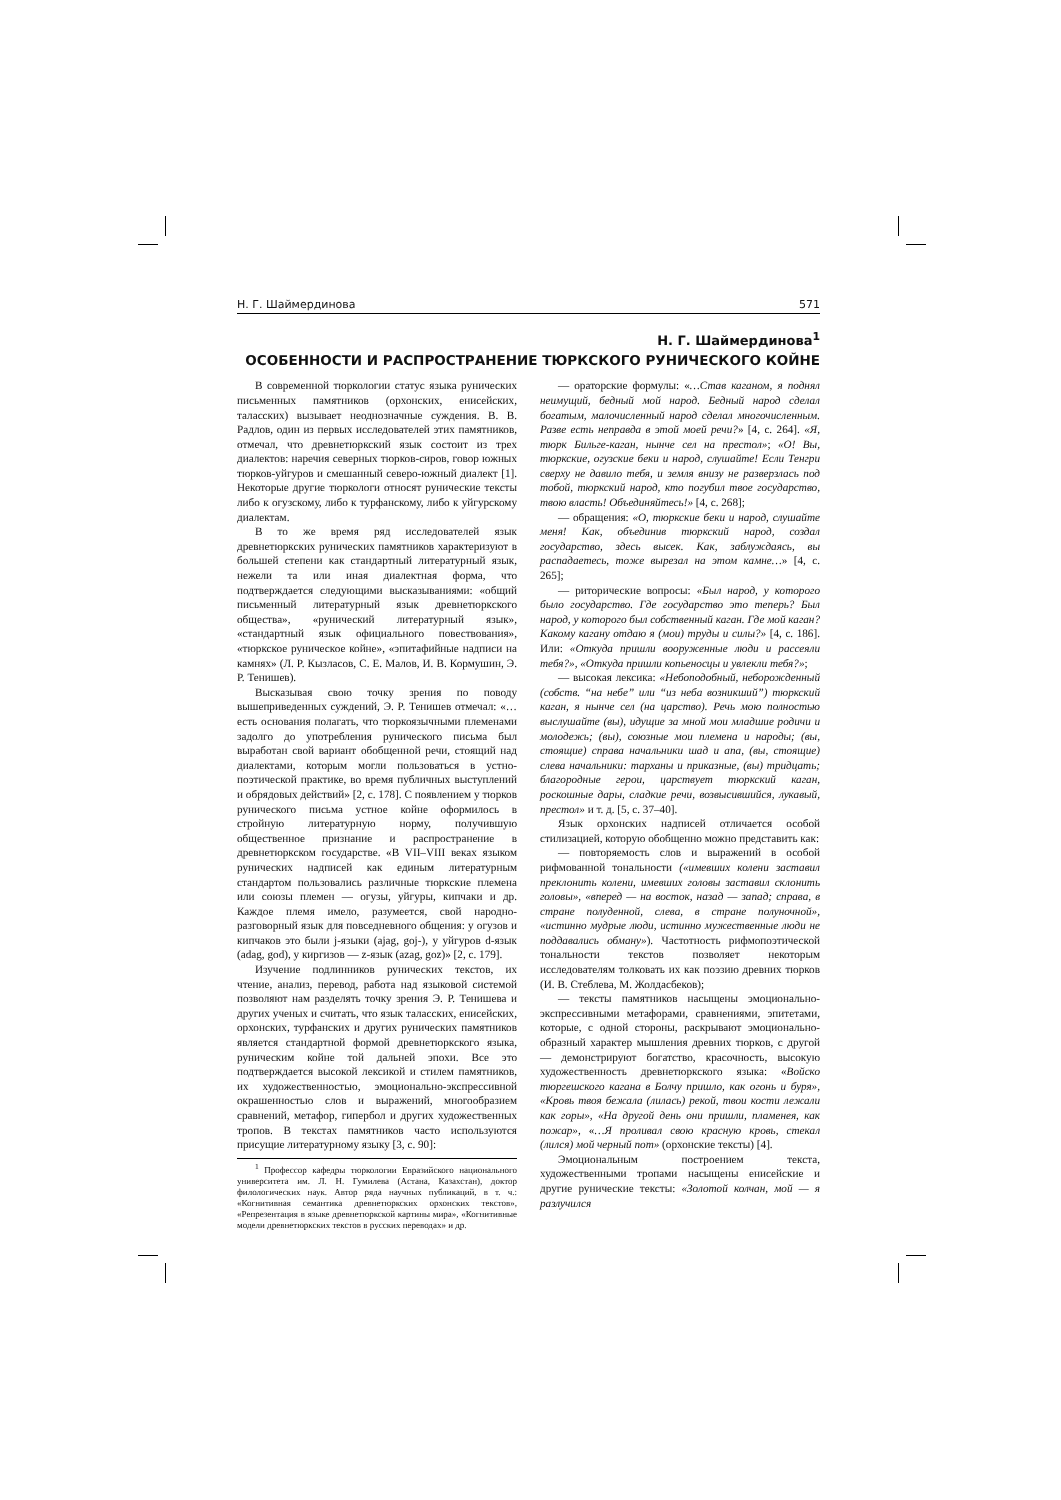Н. Г. Шаймердинова 571
Н. Г. Шаймердинова<sup>1</sup>
ОСОБЕННОСТИ И РАСПРОСТРАНЕНИЕ ТЮРКСКОГО РУНИЧЕСКОГО КОЙНЕ
В современной тюркологии статус языка рунических письменных памятников (орхонских, енисейских, таласских) вызывает неоднозначные суждения. В. В. Радлов, один из первых исследователей этих памятников, отмечал, что древнетюркский язык состоит из трех диалектов: наречия северных тюрков-сиров, говор южных тюрков-уйгуров и смешанный северо-южный диалект [1]. Некоторые другие тюркологи относят рунические тексты либо к огузскому, либо к турфанскому, либо к уйгурскому диалектам.
В то же время ряд исследователей язык древнетюркских рунических памятников характеризуют в большей степени как стандартный литературный язык, нежели та или иная диалектная форма, что подтверждается следующими высказываниями: «общий письменный литературный язык древнетюркского общества», «рунический литературный язык», «стандартный язык официального повествования», «тюркское руническое койне», «эпитафийные надписи на камнях» (Л. Р. Кызласов, С. Е. Малов, И. В. Кормушин, Э. Р. Тенишев).
Высказывая свою точку зрения по поводу вышеприведенных суждений, Э. Р. Тенишев отмечал: «…есть основания полагать, что тюркоязычными племенами задолго до употребления рунического письма был выработан свой вариант обобщенной речи, стоящий над диалектами, которым могли пользоваться в устно-поэтической практике, во время публичных выступлений и обрядовых действий» [2, с. 178]. С появлением у тюрков рунического письма устное койне оформилось в стройную литературную норму, получившую общественное признание и распространение в древнетюркском государстве. «В VII–VIII веках языком рунических надписей как единым литературным стандартом пользовались различные тюркские племена или союзы племен — огузы, уйгуры, кипчаки и др. Каждое племя имело, разумеется, свой народно-разговорный язык для повседневного общения: у огузов и кипчаков это были j-языки (ajag, goj-), у уйгуров d-язык (adag, god), у киргизов — z-язык (azag, goz)» [2, с. 179].
Изучение подлинников рунических текстов, их чтение, анализ, перевод, работа над языковой системой позволяют нам разделять точку зрения Э. Р. Тенишева и других ученых и считать, что язык таласских, енисейских, орхонских, турфанских и других рунических памятников является стандартной формой древнетюркского языка, руническим койне той дальней эпохи. Все это подтверждается высокой лексикой и стилем памятников, их художественностью, эмоционально-экспрессивной окрашенностью слов и выражений, многообразием сравнений, метафор, гипербол и других художественных тропов. В текстах памятников часто используются присущие литературному языку [3, с. 90]:
<sup>1</sup> Профессор кафедры тюркологии Евразийского национального университета им. Л. Н. Гумилева (Астана, Казахстан), доктор филологических наук. Автор ряда научных публикаций, в т. ч.: «Когнитивная семантика древнетюркских орхонских текстов», «Репрезентация в языке древнетюркской картины мира», «Когнитивные модели древнетюркских текстов в русских переводах» и др.
— ораторские формулы: «…Став каганом, я поднял неимущий, бедный мой народ. Бедный народ сделал богатым, малочисленный народ сделал многочисленным. Разве есть неправда в этой моей речи?» [4, с. 264]. «Я, тюрк Бильге-каган, нынче сел на престол»; «О! Вы, тюркские, огузские беки и народ, слушайте! Если Тенгри сверху не давило тебя, и земля внизу не разверзлась под тобой, тюркский народ, кто погубил твое государство, твою власть! Объединяйтесь!» [4, с. 268];
— обращения: «О, тюркские беки и народ, слушайте меня! Как, объединив тюркский народ, создал государство, здесь высек. Как, заблуждаясь, вы распадаетесь, тоже вырезал на этом камне…» [4, с. 265];
— риторические вопросы: «Был народ, у которого было государство. Где государство это теперь? Был народ, у которого был собственный каган. Где мой каган? Какому кагану отдаю я (мои) труды и силы?» [4, с. 186]. Или: «Откуда пришли вооруженные люди и рассеяли тебя?», «Откуда пришли копьеносцы и увлекли тебя?»;
— высокая лексика: «Небоподобный, неборожденный (собств. “на небе” или “из неба возникший”) тюркский каган, я нынче сел (на царство). Речь мою полностью выслушайте (вы), идущие за мной мои младшие родичи и молодежь; (вы), союзные мои племена и народы; (вы, стоящие) справа начальники шад и апа, (вы, стоящие) слева начальники: тарханы и приказные, (вы) тридцать; благородные герои, царствует тюркский каган, роскошные дары, сладкие речи, возвысившийся, лукавый, престол» и т. д. [5, с. 37–40].
Язык орхонских надписей отличается особой стилизацией, которую обобщенно можно представить как:
— повторяемость слов и выражений в особой рифмованной тональности («имевших колени заставил преклонить колени, имевших головы заставил склонить головы», «вперед — на восток, назад — запад; справа, в стране полуденной, слева, в стране полуночной», «истинно мудрые люди, истинно мужественные люди не поддавались обману»). Частотность рифмопоэтической тональности текстов позволяет некоторым исследователям толковать их как поэзию древних тюрков (И. В. Стеблева, М. Жолдасбеков);
— тексты памятников насыщены эмоционально-экспрессивными метафорами, сравнениями, эпитетами, которые, с одной стороны, раскрывают эмоционально-образный характер мышления древних тюрков, с другой — демонстрируют богатство, красочность, высокую художественность древнетюркского языка: «Войско тюргешского кагана в Болчу пришло, как огонь и буря», «Кровь твоя бежала (лилась) рекой, твои кости лежали как горы», «На другой день они пришли, пламенея, как пожар», «…Я проливал свою красную кровь, стекал (лился) мой черный пот» (орхонские тексты) [4].
Эмоциональным построением текста, художественными тропами насыщены енисейские и другие рунические тексты: «Золотой колчан, мой — я разлучился